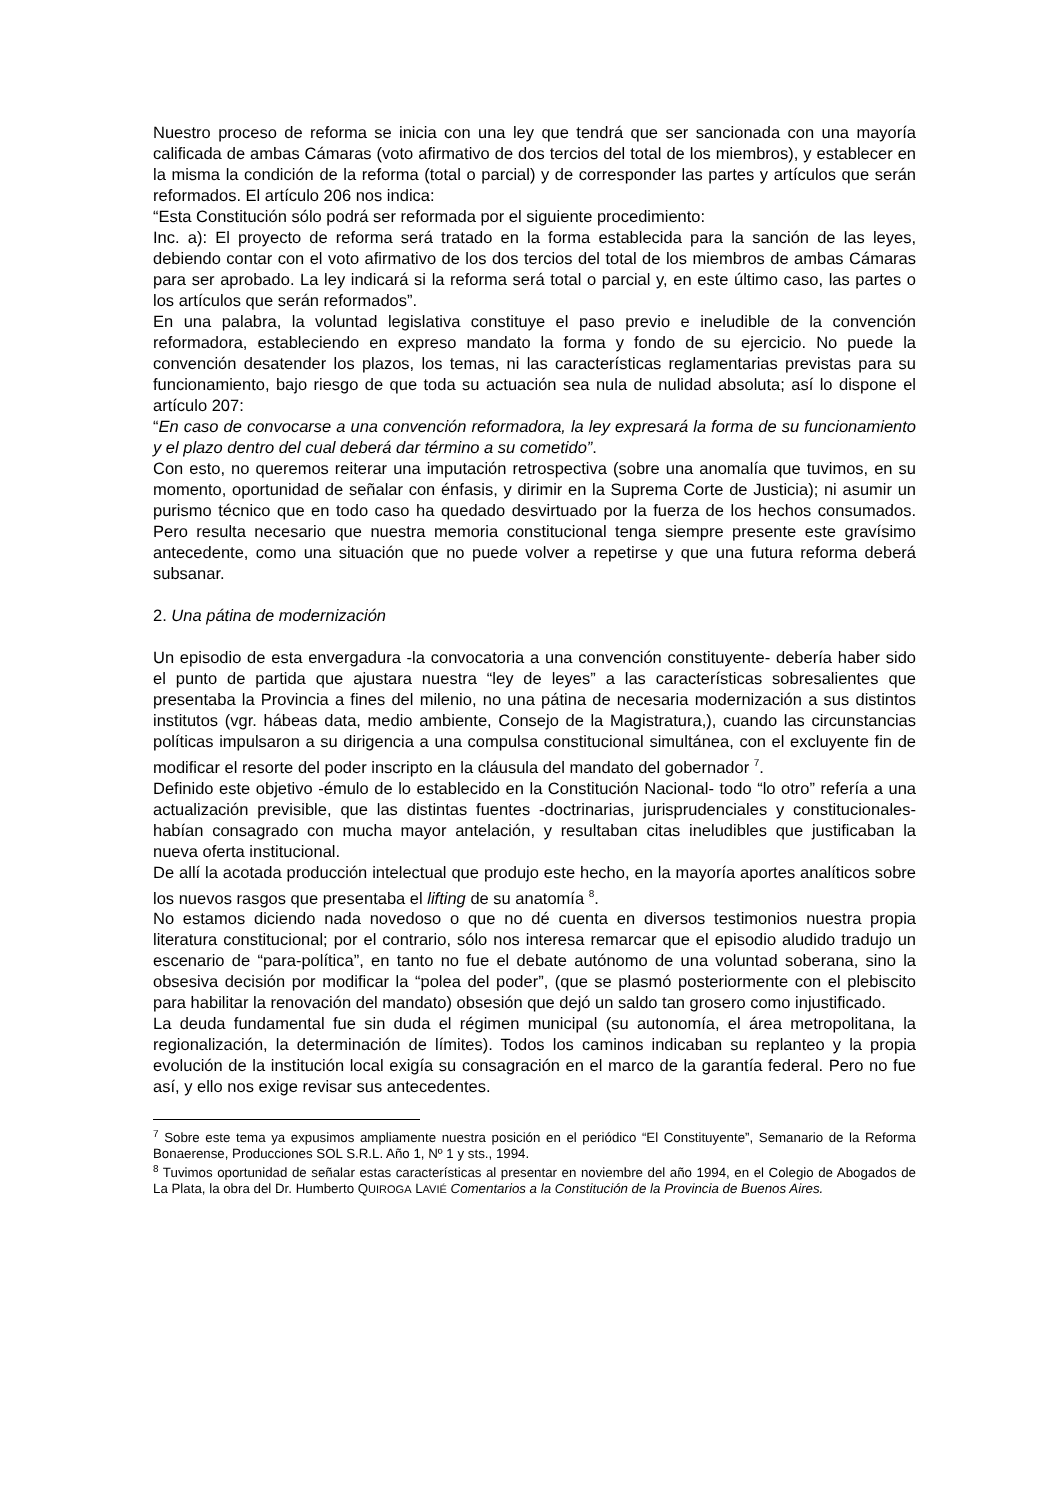Nuestro proceso de reforma se inicia con una ley que tendrá que ser sancionada con una mayoría calificada de ambas Cámaras (voto afirmativo de dos tercios del total de los miembros), y establecer en la misma la condición de la reforma (total o parcial) y de corresponder las partes y artículos que serán reformados. El artículo 206 nos indica:
“Esta Constitución sólo podrá ser reformada por el siguiente procedimiento:
Inc. a): El proyecto de reforma será tratado en la forma establecida para la sanción de las leyes, debiendo contar con el voto afirmativo de los dos tercios del total de los miembros de ambas Cámaras para ser aprobado. La ley indicará si la reforma será total o parcial y, en este último caso, las partes o los artículos que serán reformados”.
En una palabra, la voluntad legislativa constituye el paso previo e ineludible de la convención reformadora, estableciendo en expreso mandato la forma y fondo de su ejercicio. No puede la convención desatender los plazos, los temas, ni las características reglamentarias previstas para su funcionamiento, bajo riesgo de que toda su actuación sea nula de nulidad absoluta; así lo dispone el artículo 207:
“En caso de convocarse a una convención reformadora, la ley expresará la forma de su funcionamiento y el plazo dentro del cual deberá dar término a su cometido”.
Con esto, no queremos reiterar una imputación retrospectiva (sobre una anomalía que tuvimos, en su momento, oportunidad de señalar con énfasis, y dirimir en la Suprema Corte de Justicia); ni asumir un purismo técnico que en todo caso ha quedado desvirtuado por la fuerza de los hechos consumados. Pero resulta necesario que nuestra memoria constitucional tenga siempre presente este gravísimo antecedente, como una situación que no puede volver a repetirse y que una futura reforma deberá subsanar.
2. Una pátina de modernización
Un episodio de esta envergadura -la convocatoria a una convención constituyente- debería haber sido el punto de partida que ajustara nuestra “ley de leyes” a las características sobresalientes que presentaba la Provincia a fines del milenio, no una pátina de necesaria modernización a sus distintos institutos (vgr. hábeas data, medio ambiente, Consejo de la Magistratura,), cuando las circunstancias políticas impulsaron a su dirigencia a una compulsa constitucional simultánea, con el excluyente fin de modificar el resorte del poder inscripto en la cláusula del mandato del gobernador <sup>7</sup>.
Definido este objetivo -émulo de lo establecido en la Constitución Nacional- todo “lo otro” refería a una actualización previsible, que las distintas fuentes -doctrinarias, jurisprudenciales y constitucionales- habían consagrado con mucha mayor antelación, y resultaban citas ineludibles que justificaban la nueva oferta institucional.
De allí la acotada producción intelectual que produjo este hecho, en la mayoría aportes analíticos sobre los nuevos rasgos que presentaba el lifting de su anatomía <sup>8</sup>.
No estamos diciendo nada novedoso o que no dé cuenta en diversos testimonios nuestra propia literatura constitucional; por el contrario, sólo nos interesa remarcar que el episodio aludido tradujo un escenario de “para-política”, en tanto no fue el debate autónomo de una voluntad soberana, sino la obsesiva decisión por modificar la “polea del poder”, (que se plasmó posteriormente con el plebiscito para habilitar la renovación del mandato) obsesión que dejó un saldo tan grosero como injustificado.
La deuda fundamental fue sin duda el régimen municipal (su autonomía, el área metropolitana, la regionalización, la determinación de límites). Todos los caminos indicaban su replanteo y la propia evolución de la institución local exigía su consagración en el marco de la garantía federal. Pero no fue así, y ello nos exige revisar sus antecedentes.
<sup>7</sup> Sobre este tema ya expusimos ampliamente nuestra posición en el periódico “El Constituyente”, Semanario de la Reforma Bonaerense, Producciones SOL S.R.L. Año 1, Nº 1 y sts., 1994.
<sup>8</sup> Tuvimos oportunidad de señalar estas características al presentar en noviembre del año 1994, en el Colegio de Abogados de La Plata, la obra del Dr. Humberto QUIROGA LAVIÉ Comentarios a la Constitución de la Provincia de Buenos Aires.